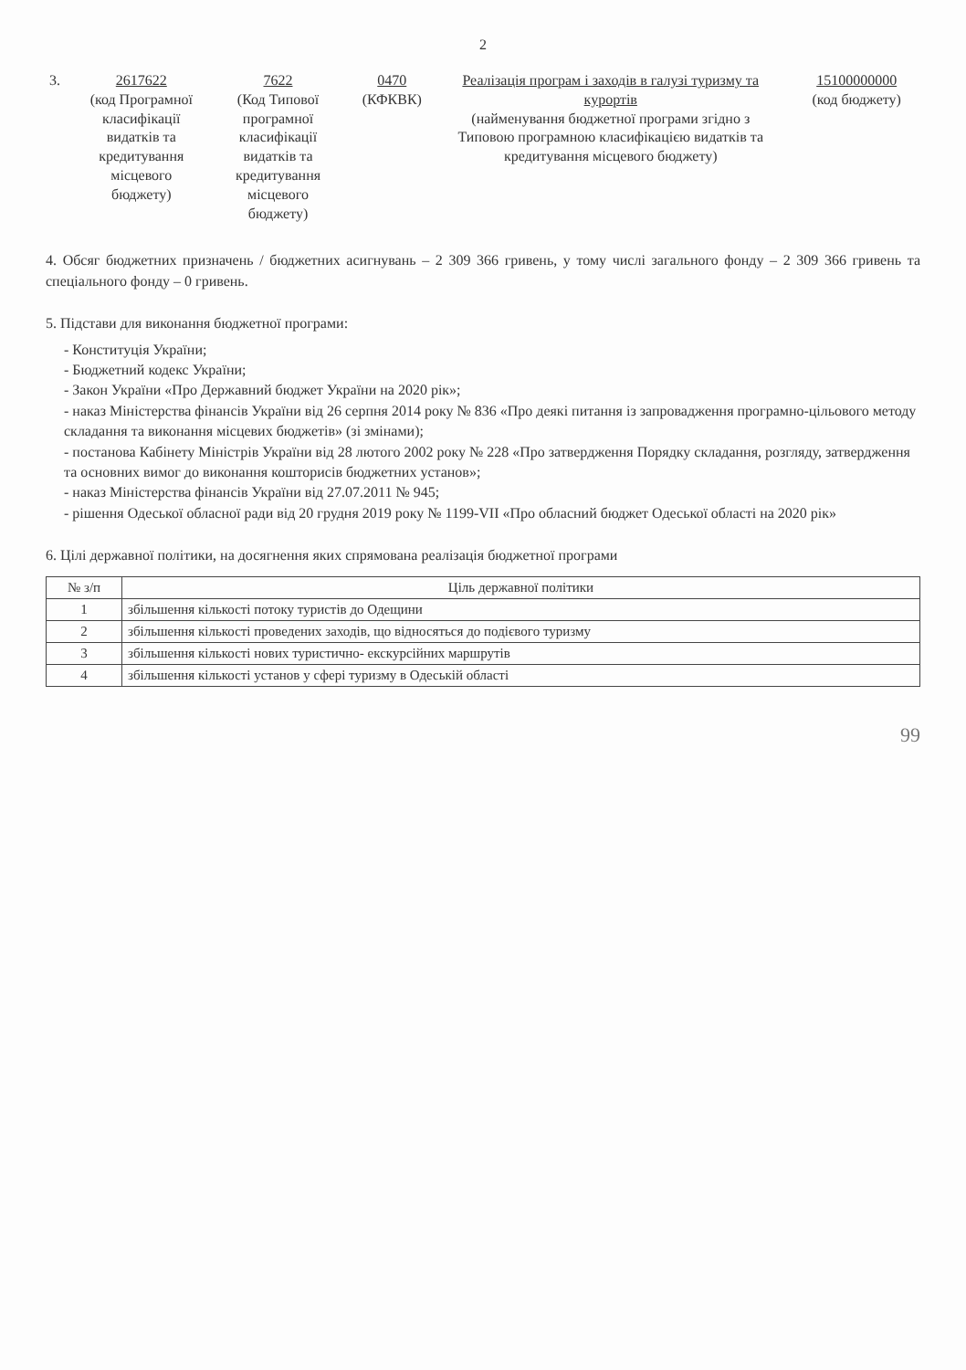2
3. 2617622
(код Програмної класифікації видатків та кредитування місцевого бюджету)
7622
(Код Типової програмної класифікації видатків та кредитування місцевого бюджету)
0470
(КФКВК)
Реалізація програм і заходів в галузі туризму та курортів
(найменування бюджетної програми згідно з Типовою програмною класифікацією видатків та кредитування місцевого бюджету)
15100000000
(код бюджету)
4. Обсяг бюджетних призначень / бюджетних асигнувань – 2 309 366 гривень, у тому числі загального фонду – 2 309 366 гривень та спеціального фонду – 0 гривень.
5. Підстави для виконання бюджетної програми:
- Конституція України;
- Бюджетний кодекс України;
- Закон України «Про Державний бюджет України на 2020 рік»;
- наказ Міністерства фінансів України від 26 серпня 2014 року № 836 «Про деякі питання із запровадження програмно-цільового методу складання та виконання місцевих бюджетів» (зі змінами);
- постанова Кабінету Міністрів України від 28 лютого 2002 року № 228 «Про затвердження Порядку складання, розгляду, затвердження та основних вимог до виконання кошторисів бюджетних установ»;
- наказ Міністерства фінансів України від 27.07.2011 № 945;
- рішення Одеської обласної ради від 20 грудня 2019 року № 1199-VII «Про обласний бюджет Одеської області на 2020 рік»
6. Цілі державної політики, на досягнення яких спрямована реалізація бюджетної програми
| № з/п | Ціль державної політики |
| --- | --- |
| 1 | збільшення кількості потоку туристів до Одещини |
| 2 | збільшення кількості проведених заходів, що відносяться до подієвого туризму |
| 3 | збільшення кількості нових туристично- екскурсійних маршрутів |
| 4 | збільшення кількості установ у сфері туризму в Одеській області |
99